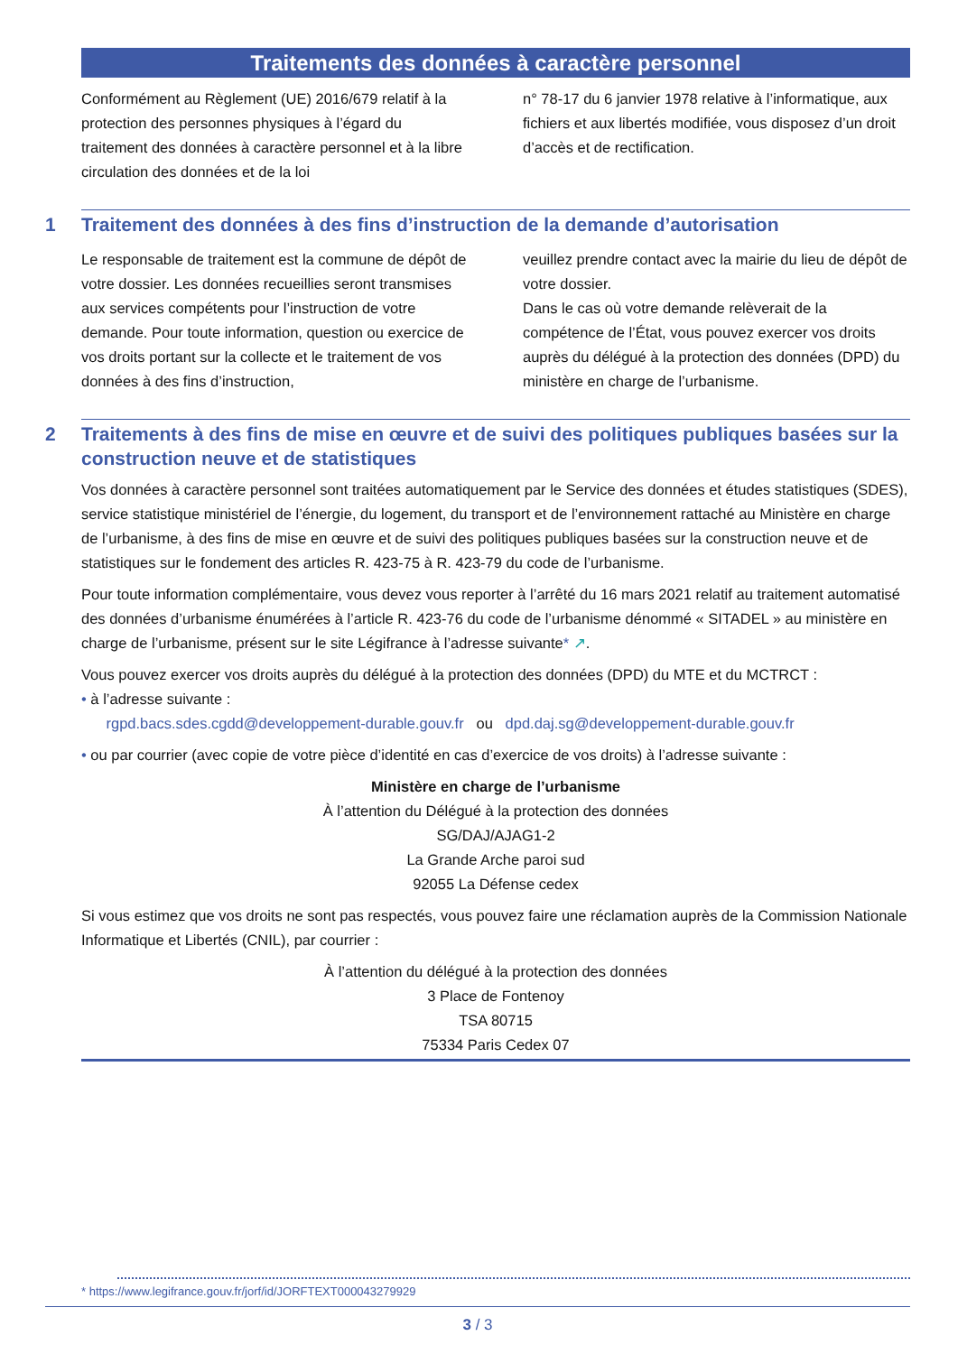Traitements des données à caractère personnel
Conformément au Règlement (UE) 2016/679 relatif à la protection des personnes physiques à l’égard du traitement des données à caractère personnel et à la libre circulation des données et de la loi
n° 78-17 du 6 janvier 1978 relative à l’informatique, aux fichiers et aux libertés modifiée, vous disposez d’un droit d’accès et de rectification.
1
Traitement des données à des fins d’instruction de la demande d’autorisation
Le responsable de traitement est la commune de dépôt de votre dossier. Les données recueillies seront transmises aux services compétents pour l’instruction de votre demande. Pour toute information, question ou exercice de vos droits portant sur la collecte et le traitement de vos données à des fins d’instruction,
veuillez prendre contact avec la mairie du lieu de dépôt de votre dossier.
Dans le cas où votre demande relèverait de la compétence de l’État, vous pouvez exercer vos droits auprès du délégué à la protection des données (DPD) du ministère en charge de l’urbanisme.
2
Traitements à des fins de mise en œuvre et de suivi des politiques publiques basées sur la construction neuve et de statistiques
Vos données à caractère personnel sont traitées automatiquement par le Service des données et études statistiques (SDES), service statistique ministériel de l’énergie, du logement, du transport et de l’environnement rattaché au Ministère en charge de l’urbanisme, à des fins de mise en œuvre et de suivi des politiques publiques basées sur la construction neuve et de statistiques sur le fondement des articles R. 423-75 à R. 423-79 du code de l’urbanisme.
Pour toute information complémentaire, vous devez vous reporter à l’arrêté du 16 mars 2021 relatif au traitement automatisé des données d’urbanisme énumérées à l’article R. 423-76 du code de l’urbanisme dénommé « SITADEL » au ministère en charge de l’urbanisme, présent sur le site Légifrance à l’adresse suivante* ↗.
Vous pouvez exercer vos droits auprès du délégué à la protection des données (DPD) du MTE et du MCTRCT :
• à l’adresse suivante :
rgpd.bacs.sdes.cgdd@developpement-durable.gouv.fr ou dpd.daj.sg@developpement-durable.gouv.fr
• ou par courrier (avec copie de votre pièce d’identité en cas d’exercice de vos droits) à l’adresse suivante :
Ministère en charge de l’urbanisme
À l’attention du Délégué à la protection des données
SG/DAJ/AJAG1-2
La Grande Arche paroi sud
92055 La Défense cedex
Si vous estimez que vos droits ne sont pas respectés, vous pouvez faire une réclamation auprès de la Commission Nationale Informatique et Libertés (CNIL), par courrier :
À l’attention du délégué à la protection des données
3 Place de Fontenoy
TSA 80715
75334 Paris Cedex 07
* https://www.legifrance.gouv.fr/jorf/id/JORFTEXT000043279929
3 / 3